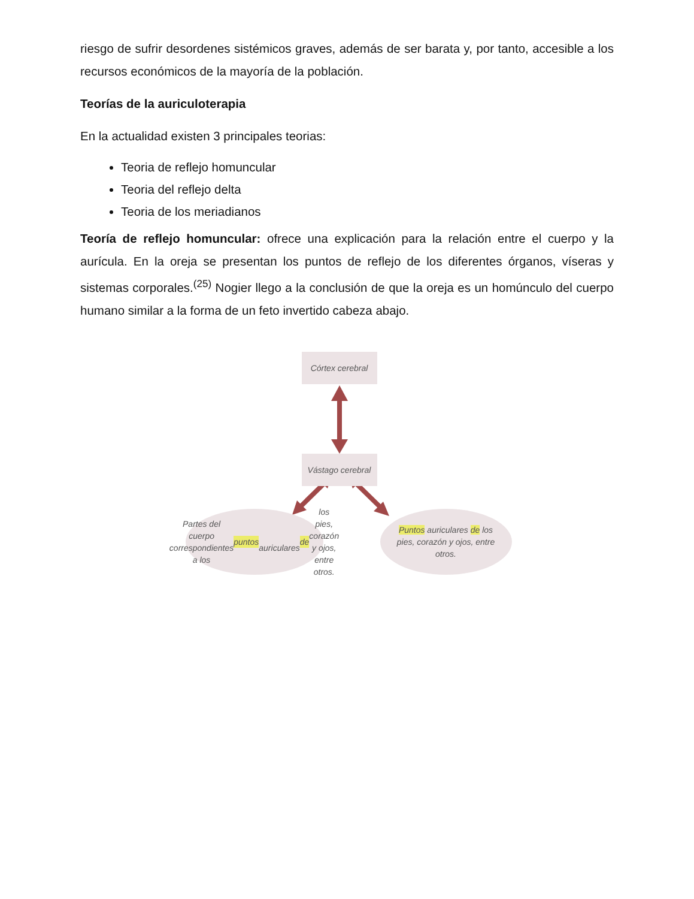riesgo de sufrir desordenes sistémicos graves, además de ser barata y, por tanto, accesible a los recursos económicos de la mayoría de la población.
Teorías de la auriculoterapia
En la actualidad existen 3 principales teorias:
Teoria de reflejo homuncular
Teoria del reflejo delta
Teoria de los meriadianos
Teoría de reflejo homuncular: ofrece una explicación para la relación entre el cuerpo y la aurícula. En la oreja se presentan los puntos de reflejo de los diferentes órganos, víseras y sistemas corporales.<sup>(25)</sup> Nogier llego a la conclusión de que la oreja es un homúnculo del cuerpo humano similar a la forma de un feto invertido cabeza abajo.
Córtex cerebral
Vástago cerebral
Partes del cuerpo
correspondientes a los puntos
auriculares de los pies, corazón
y ojos, entre otros.
​ Puntos auriculares de los
pies, corazón y ojos, entre
otros.